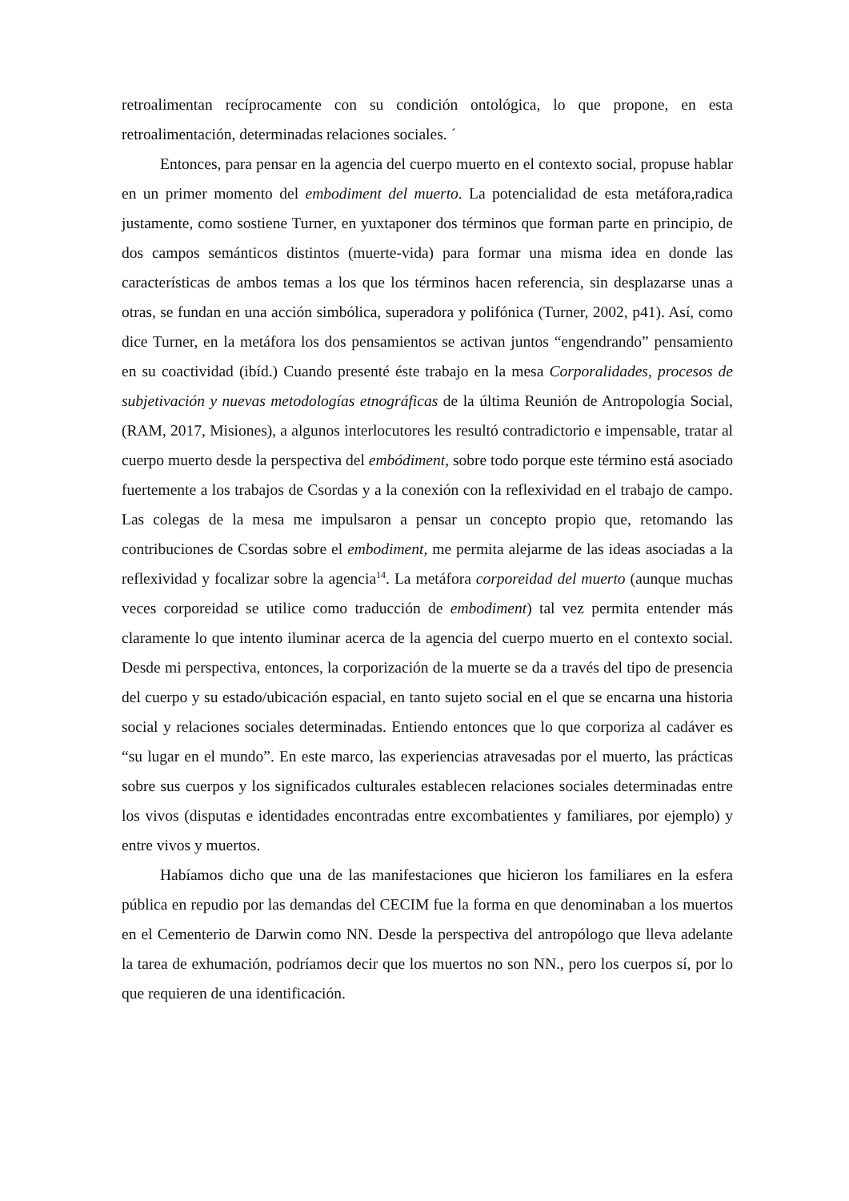retroalimentan recíprocamente con su condición ontológica, lo que propone, en esta retroalimentación, determinadas relaciones sociales. ´
Entonces, para pensar en la agencia del cuerpo muerto en el contexto social, propuse hablar en un primer momento del embodiment del muerto. La potencialidad de esta metáfora,radica justamente, como sostiene Turner, en yuxtaponer dos términos que forman parte en principio, de dos campos semánticos distintos (muerte-vida) para formar una misma idea en donde las características de ambos temas a los que los términos hacen referencia, sin desplazarse unas a otras, se fundan en una acción simbólica, superadora y polifónica (Turner, 2002, p41). Así, como dice Turner, en la metáfora los dos pensamientos se activan juntos “engendrando” pensamiento en su coactividad (ibíd.) Cuando presenté éste trabajo en la mesa Corporalidades, procesos de subjetivación y nuevas metodologías etnográficas de la última Reunión de Antropología Social, (RAM, 2017, Misiones), a algunos interlocutores les resultó contradictorio e impensable, tratar al cuerpo muerto desde la perspectiva del embódiment, sobre todo porque este término está asociado fuertemente a los trabajos de Csordas y a la conexión con la reflexividad en el trabajo de campo. Las colegas de la mesa me impulsaron a pensar un concepto propio que, retomando las contribuciones de Csordas sobre el embodiment, me permita alejarme de las ideas asociadas a la reflexividad y focalizar sobre la agencia<sup>14</sup>. La metáfora corporeidad del muerto (aunque muchas veces corporeidad se utilice como traducción de embodiment) tal vez permita entender más claramente lo que intento iluminar acerca de la agencia del cuerpo muerto en el contexto social. Desde mi perspectiva, entonces, la corporización de la muerte se da a través del tipo de presencia del cuerpo y su estado/ubicación espacial, en tanto sujeto social en el que se encarna una historia social y relaciones sociales determinadas. Entiendo entonces que lo que corporiza al cadáver es “su lugar en el mundo”. En este marco, las experiencias atravesadas por el muerto, las prácticas sobre sus cuerpos y los significados culturales establecen relaciones sociales determinadas entre los vivos (disputas e identidades encontradas entre excombatientes y familiares, por ejemplo) y entre vivos y muertos.
Habíamos dicho que una de las manifestaciones que hicieron los familiares en la esfera pública en repudio por las demandas del CECIM fue la forma en que denominaban a los muertos en el Cementerio de Darwin como NN. Desde la perspectiva del antropólogo que lleva adelante la tarea de exhumación, podríamos decir que los muertos no son NN., pero los cuerpos sí, por lo que requieren de una identificación.